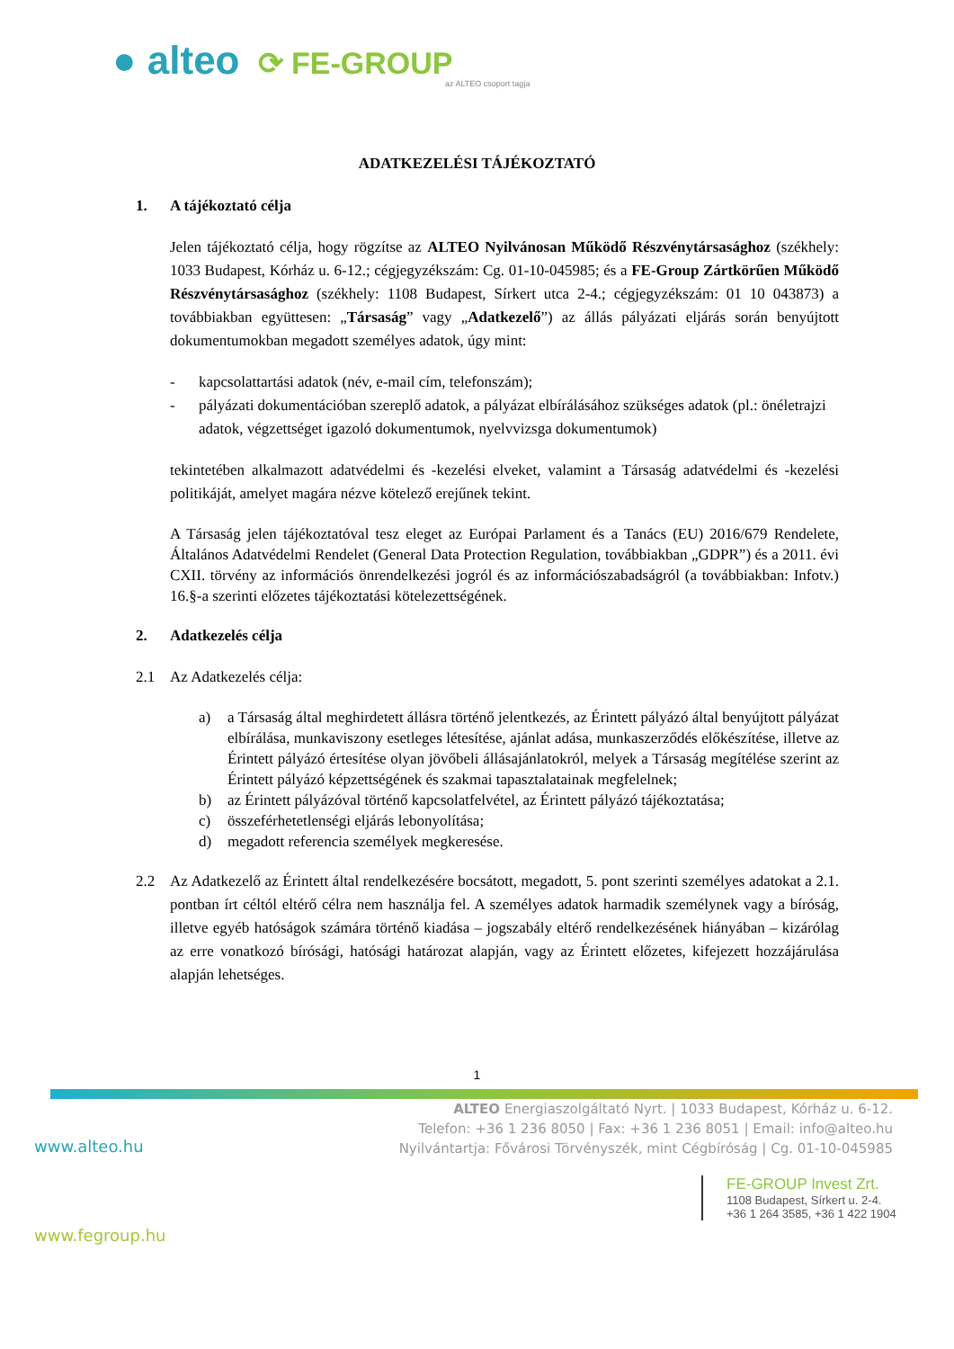● alteo ⟳ FE-GROUP
az ALTEO csoport tagja
ADATKEZELÉSI TÁJÉKOZTATÓ
1. A tájékoztató célja
Jelen tájékoztató célja, hogy rögzítse az ALTEO Nyilvánosan Működő Részvénytársasághoz (székhely: 1033 Budapest, Kórház u. 6-12.; cégjegyzékszám: Cg. 01-10-045985; és a FE-Group Zártkörűen Működő Részvénytársasághoz (székhely: 1108 Budapest, Sírkert utca 2-4.; cégjegyzékszám: 01 10 043873) a továbbiakban együttesen: „Társaság” vagy „Adatkezelő”) az állás pályázati eljárás során benyújtott dokumentumokban megadott személyes adatok, úgy mint:
- kapcsolattartási adatok (név, e-mail cím, telefonszám);
- pályázati dokumentációban szereplő adatok, a pályázat elbírálásához szükséges adatok (pl.: önéletrajzi adatok, végzettséget igazoló dokumentumok, nyelvvizsga dokumentumok)
tekintetében alkalmazott adatvédelmi és -kezelési elveket, valamint a Társaság adatvédelmi és -kezelési politikáját, amelyet magára nézve kötelező erejűnek tekint.
A Társaság jelen tájékoztatóval tesz eleget az Európai Parlament és a Tanács (EU) 2016/679 Rendelete, Általános Adatvédelmi Rendelet (General Data Protection Regulation, továbbiakban „GDPR”) és a 2011. évi CXII. törvény az információs önrendelkezési jogról és az információszabadságról (a továbbiakban: Infotv.) 16.§-a szerinti előzetes tájékoztatási kötelezettségének.
2. Adatkezelés célja
2.1 Az Adatkezelés célja:
a) a Társaság által meghirdetett állásra történő jelentkezés, az Érintett pályázó által benyújtott pályázat elbírálása, munkaviszony esetleges létesítése, ajánlat adása, munkaszerződés előkészítése, illetve az Érintett pályázó értesítése olyan jövőbeli állásajánlatokról, melyek a Társaság megítélése szerint az Érintett pályázó képzettségének és szakmai tapasztalatainak megfelelnek;
b) az Érintett pályázóval történő kapcsolatfelvétel, az Érintett pályázó tájékoztatása;
c) összeférhetetlenségi eljárás lebonyolítása;
d) megadott referencia személyek megkeresése.
2.2 Az Adatkezelő az Érintett által rendelkezésére bocsátott, megadott, 5. pont szerinti személyes adatokat a 2.1. pontban írt céltól eltérő célra nem használja fel. A személyes adatok harmadik személynek vagy a bíróság, illetve egyéb hatóságok számára történő kiadása – jogszabály eltérő rendelkezésének hiányában – kizárólag az erre vonatkozó bírósági, hatósági határozat alapján, vagy az Érintett előzetes, kifejezett hozzájárulása alapján lehetséges.
1
ALTEO Energiaszolgáltató Nyrt. | 1033 Budapest, Kórház u. 6-12.
Telefon: +36 1 236 8050 | Fax: +36 1 236 8051 | Email: info@alteo.hu
Nyilvántartja: Fővárosi Törvényszék, mint Cégbíróság | Cg. 01-10-045985
www.alteo.hu
FE-GROUP Invest Zrt.
1108 Budapest, Sírkert u. 2-4.
+36 1 264 3585, +36 1 422 1904
www.fegroup.hu